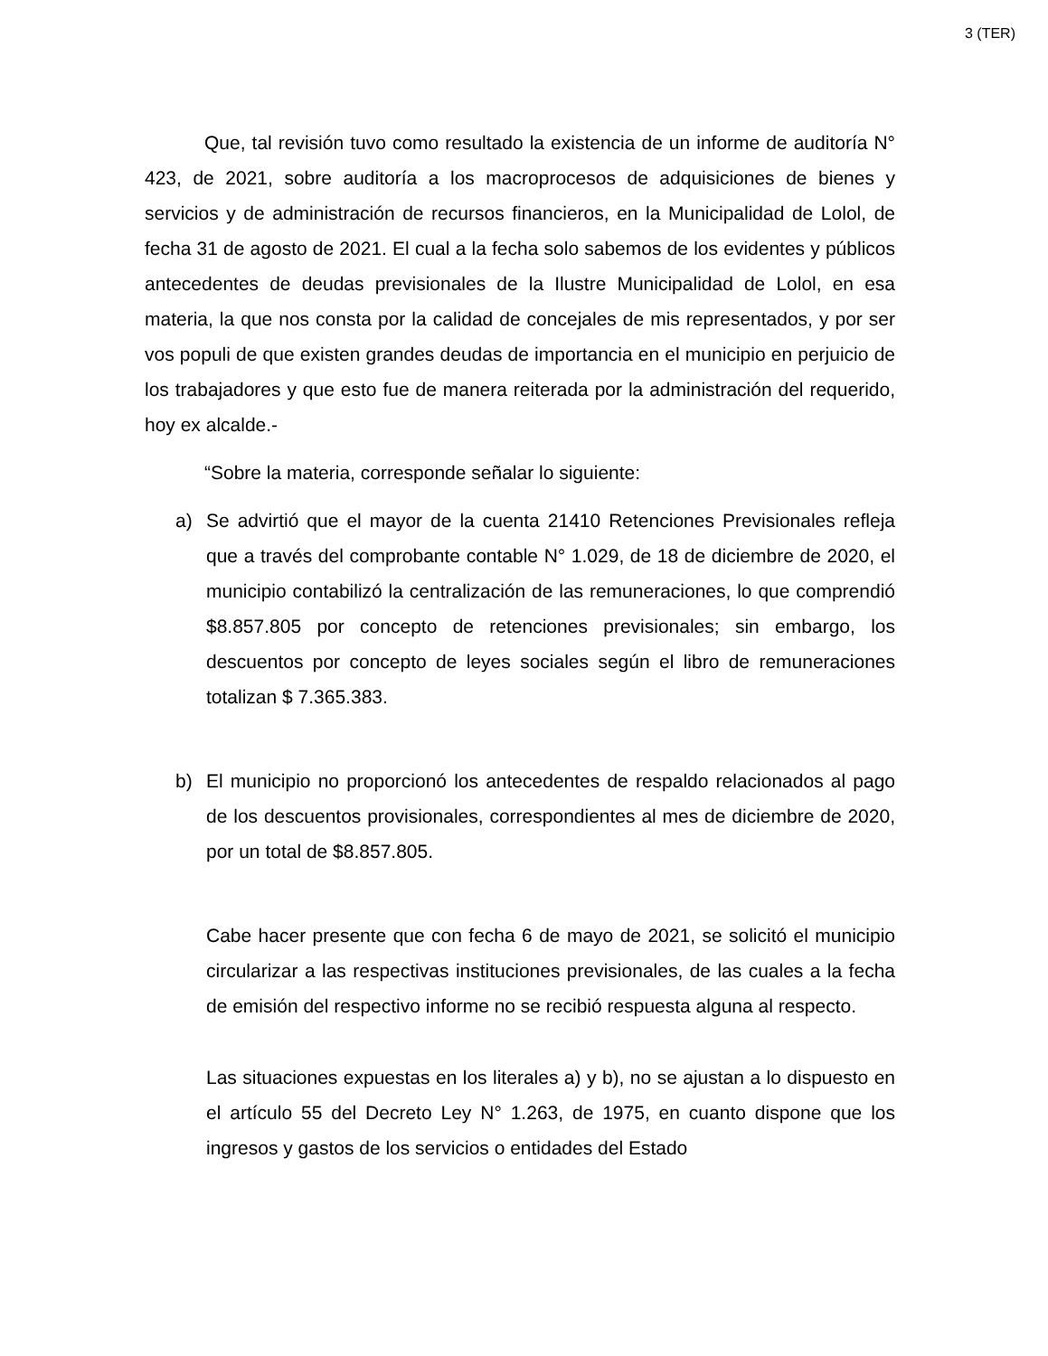3 (TER)
Que, tal revisión tuvo como resultado la existencia de un informe de auditoría N° 423, de 2021, sobre auditoría a los macroprocesos de adquisiciones de bienes y servicios y de administración de recursos financieros, en la Municipalidad de Lolol, de fecha 31 de agosto de 2021. El cual a la fecha solo sabemos de los evidentes y públicos antecedentes de deudas previsionales de la Ilustre Municipalidad de Lolol, en esa materia, la que nos consta por la calidad de concejales de mis representados, y por ser vos populi de que existen grandes deudas de importancia en el municipio en perjuicio de los trabajadores y que esto fue de manera reiterada por la administración del requerido, hoy ex alcalde.-
“Sobre la materia, corresponde señalar lo siguiente:
a) Se advirtió que el mayor de la cuenta 21410 Retenciones Previsionales refleja que a través del comprobante contable N° 1.029, de 18 de diciembre de 2020, el municipio contabilizó la centralización de las remuneraciones, lo que comprendió $8.857.805 por concepto de retenciones previsionales; sin embargo, los descuentos por concepto de leyes sociales según el libro de remuneraciones totalizan $ 7.365.383.
b) El municipio no proporcionó los antecedentes de respaldo relacionados al pago de los descuentos provisionales, correspondientes al mes de diciembre de 2020, por un total de $8.857.805.
Cabe hacer presente que con fecha 6 de mayo de 2021, se solicitó el municipio circularizar a las respectivas instituciones previsionales, de las cuales a la fecha de emisión del respectivo informe no se recibió respuesta alguna al respecto.
Las situaciones expuestas en los literales a) y b), no se ajustan a lo dispuesto en el artículo 55 del Decreto Ley N° 1.263, de 1975, en cuanto dispone que los ingresos y gastos de los servicios o entidades del Estado